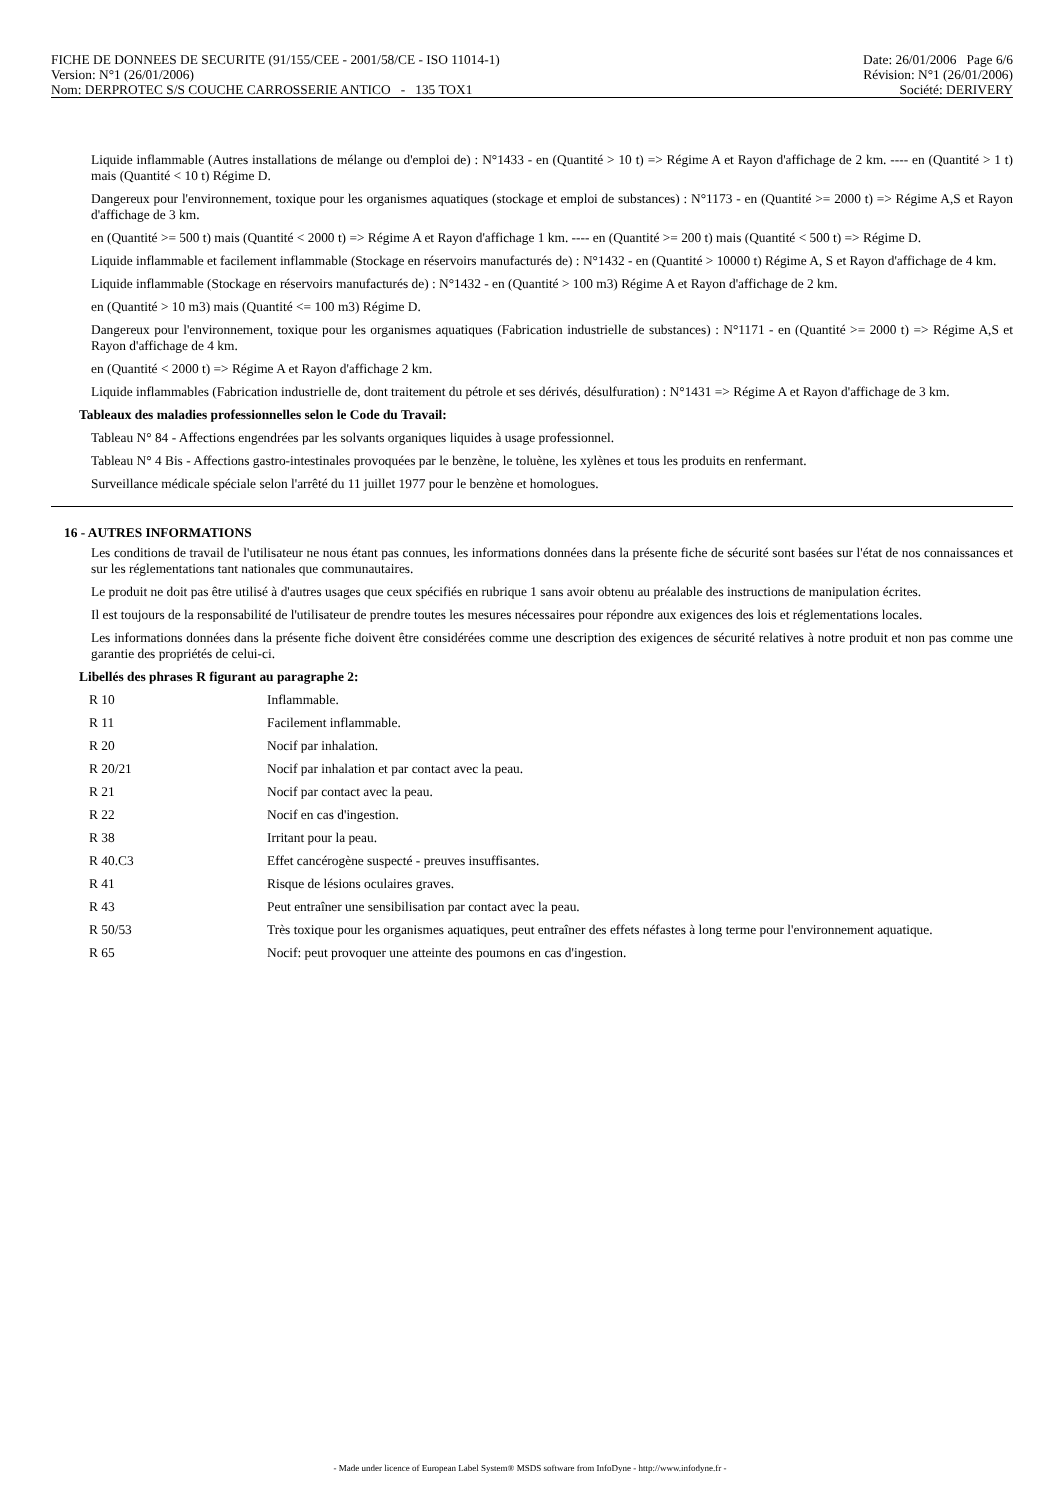FICHE DE DONNEES DE SECURITE (91/155/CEE - 2001/58/CE - ISO 11014-1) Date: 26/01/2006 Page 6/6
Version: N°1 (26/01/2006) Révision: N°1 (26/01/2006)
Nom: DERPROTEC S/S COUCHE CARROSSERIE ANTICO - 135 TOX1 Société: DERIVERY
Liquide inflammable (Autres installations de mélange ou d'emploi de) : N°1433 - en (Quantité > 10 t) => Régime A et Rayon d'affichage de 2 km. ---- en (Quantité > 1 t) mais (Quantité < 10 t) Régime D.
Dangereux pour l'environnement, toxique pour les organismes aquatiques (stockage et emploi de substances) : N°1173 - en (Quantité >= 2000 t) => Régime A,S et Rayon d'affichage de 3 km.
en (Quantité >= 500 t) mais (Quantité < 2000 t) => Régime A et Rayon d'affichage 1 km. ---- en (Quantité >= 200 t) mais (Quantité < 500 t) => Régime D.
Liquide inflammable et facilement inflammable (Stockage en réservoirs manufacturés de) : N°1432 - en (Quantité > 10000 t) Régime A, S et Rayon d'affichage de 4 km.
Liquide inflammable (Stockage en réservoirs manufacturés de) : N°1432 - en (Quantité > 100 m3) Régime A et Rayon d'affichage de 2 km.
en (Quantité > 10 m3) mais (Quantité <= 100 m3) Régime D.
Dangereux pour l'environnement, toxique pour les organismes aquatiques (Fabrication industrielle de substances) : N°1171 - en (Quantité >= 2000 t) => Régime A,S et Rayon d'affichage de 4 km.
en (Quantité < 2000 t) => Régime A et Rayon d'affichage 2 km.
Liquide inflammables (Fabrication industrielle de, dont traitement du pétrole et ses dérivés, désulfuration) : N°1431 => Régime A et Rayon d'affichage de 3 km.
Tableaux des maladies professionnelles selon le Code du Travail:
Tableau N° 84 - Affections engendrées par les solvants organiques liquides à usage professionnel.
Tableau N° 4 Bis - Affections gastro-intestinales provoquées par le benzène, le toluène, les xylènes et tous les produits en renfermant.
Surveillance médicale spéciale selon l'arrêté du 11 juillet 1977 pour le benzène et homologues.
16 - AUTRES INFORMATIONS
Les conditions de travail de l'utilisateur ne nous étant pas connues, les informations données dans la présente fiche de sécurité sont basées sur l'état de nos connaissances et sur les réglementations tant nationales que communautaires.
Le produit ne doit pas être utilisé à d'autres usages que ceux spécifiés en rubrique 1 sans avoir obtenu au préalable des instructions de manipulation écrites.
Il est toujours de la responsabilité de l'utilisateur de prendre toutes les mesures nécessaires pour répondre aux exigences des lois et réglementations locales.
Les informations données dans la présente fiche doivent être considérées comme une description des exigences de sécurité relatives à notre produit et non pas comme une garantie des propriétés de celui-ci.
Libellés des phrases R figurant au paragraphe 2:
| R 10 | Inflammable. |
| R 11 | Facilement inflammable. |
| R 20 | Nocif par inhalation. |
| R 20/21 | Nocif par inhalation et par contact avec la peau. |
| R 21 | Nocif par contact avec la peau. |
| R 22 | Nocif en cas d'ingestion. |
| R 38 | Irritant pour la peau. |
| R 40.C3 | Effet cancérogène suspecté - preuves insuffisantes. |
| R 41 | Risque de lésions oculaires graves. |
| R 43 | Peut entraîner une sensibilisation par contact avec la peau. |
| R 50/53 | Très toxique pour les organismes aquatiques, peut entraîner des effets néfastes à long terme pour l'environnement aquatique. |
| R 65 | Nocif: peut provoquer une atteinte des poumons en cas d'ingestion. |
- Made under licence of European Label System® MSDS software from InfoDyne - http://www.infodyne.fr -